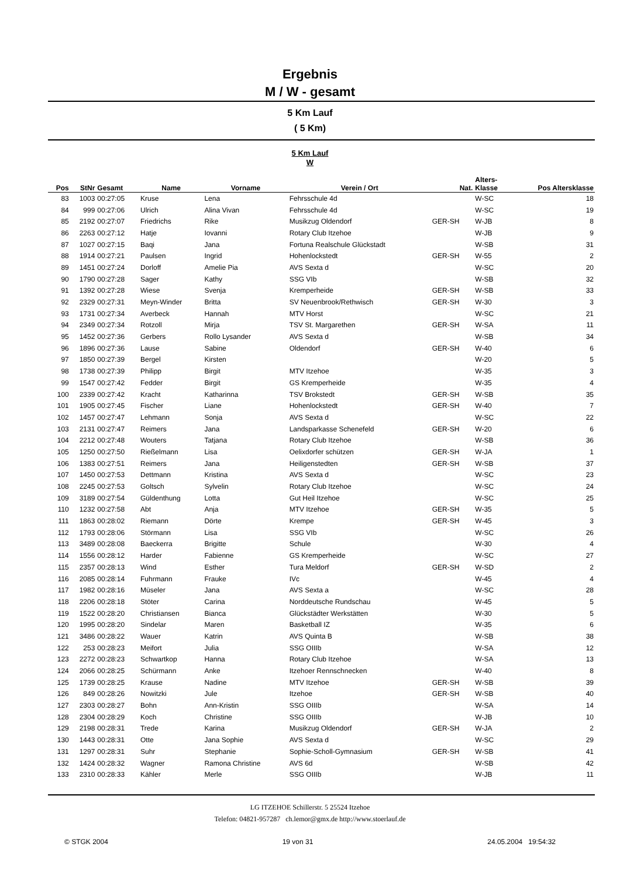Ergebnis
M / W - gesamt
5 Km Lauf
( 5 Km)
5 Km Lauf
W
| Pos | StNr | Gesamt | Name | Vorname | Verein / Ort | Nat. | Alters- Klasse | Pos Altersklasse |
| --- | --- | --- | --- | --- | --- | --- | --- | --- |
| 83 | 1003 | 00:27:05 | Kruse | Lena | Fehrsschule 4d | | W-SC | 18 |
| 84 | 999 | 00:27:06 | Ulrich | Alina Vivan | Fehrsschule 4d | | W-SC | 19 |
| 85 | 2192 | 00:27:07 | Friedrichs | Rike | Musikzug Oldendorf | GER-SH | W-JB | 8 |
| 86 | 2263 | 00:27:12 | Hatje | Iovanni | Rotary Club Itzehoe | | W-JB | 9 |
| 87 | 1027 | 00:27:15 | Baqi | Jana | Fortuna Realschule Glückstadt | | W-SB | 31 |
| 88 | 1914 | 00:27:21 | Paulsen | Ingrid | Hohenlockstedt | GER-SH | W-55 | 2 |
| 89 | 1451 | 00:27:24 | Dorloff | Amelie Pia | AVS Sexta d | | W-SC | 20 |
| 90 | 1790 | 00:27:28 | Sager | Kathy | SSG VIb | | W-SB | 32 |
| 91 | 1392 | 00:27:28 | Wiese | Svenja | Kremperheide | GER-SH | W-SB | 33 |
| 92 | 2329 | 00:27:31 | Meyn-Winder | Britta | SV Neuenbrook/Rethwisch | GER-SH | W-30 | 3 |
| 93 | 1731 | 00:27:34 | Averbeck | Hannah | MTV Horst | | W-SC | 21 |
| 94 | 2349 | 00:27:34 | Rotzoll | Mirja | TSV St. Margarethen | GER-SH | W-SA | 11 |
| 95 | 1452 | 00:27:36 | Gerbers | Rollo Lysander | AVS Sexta d | | W-SB | 34 |
| 96 | 1896 | 00:27:36 | Lause | Sabine | Oldendorf | GER-SH | W-40 | 6 |
| 97 | 1850 | 00:27:39 | Bergel | Kirsten | | | W-20 | 5 |
| 98 | 1738 | 00:27:39 | Philipp | Birgit | MTV Itzehoe | | W-35 | 3 |
| 99 | 1547 | 00:27:42 | Fedder | Birgit | GS Kremperheide | | W-35 | 4 |
| 100 | 2339 | 00:27:42 | Kracht | Katharinna | TSV Brokstedt | GER-SH | W-SB | 35 |
| 101 | 1905 | 00:27:45 | Fischer | Liane | Hohenlockstedt | GER-SH | W-40 | 7 |
| 102 | 1457 | 00:27:47 | Lehmann | Sonja | AVS Sexta d | | W-SC | 22 |
| 103 | 2131 | 00:27:47 | Reimers | Jana | Landsparkasse Schenefeld | GER-SH | W-20 | 6 |
| 104 | 2212 | 00:27:48 | Wouters | Tatjana | Rotary Club Itzehoe | | W-SB | 36 |
| 105 | 1250 | 00:27:50 | Rießelmann | Lisa | Oelixdorfer schützen | GER-SH | W-JA | 1 |
| 106 | 1383 | 00:27:51 | Reimers | Jana | Heiligenstedten | GER-SH | W-SB | 37 |
| 107 | 1450 | 00:27:53 | Dettmann | Kristina | AVS Sexta d | | W-SC | 23 |
| 108 | 2245 | 00:27:53 | Goltsch | Sylvelin | Rotary Club Itzehoe | | W-SC | 24 |
| 109 | 3189 | 00:27:54 | Güldenthung | Lotta | Gut Heil Itzehoe | | W-SC | 25 |
| 110 | 1232 | 00:27:58 | Abt | Anja | MTV Itzehoe | GER-SH | W-35 | 5 |
| 111 | 1863 | 00:28:02 | Riemann | Dörte | Krempe | GER-SH | W-45 | 3 |
| 112 | 1793 | 00:28:06 | Störmann | Lisa | SSG VIb | | W-SC | 26 |
| 113 | 3489 | 00:28:08 | Baeckerra | Brigitte | Schule | | W-30 | 4 |
| 114 | 1556 | 00:28:12 | Harder | Fabienne | GS Kremperheide | | W-SC | 27 |
| 115 | 2357 | 00:28:13 | Wind | Esther | Tura Meldorf | GER-SH | W-SD | 2 |
| 116 | 2085 | 00:28:14 | Fuhrmann | Frauke | IVc | | W-45 | 4 |
| 117 | 1982 | 00:28:16 | Müseler | Jana | AVS Sexta a | | W-SC | 28 |
| 118 | 2206 | 00:28:18 | Stöter | Carina | Norddeutsche Rundschau | | W-45 | 5 |
| 119 | 1522 | 00:28:20 | Christiansen | Bianca | Glückstädter Werkstätten | | W-30 | 5 |
| 120 | 1995 | 00:28:20 | Sindelar | Maren | Basketball IZ | | W-35 | 6 |
| 121 | 3486 | 00:28:22 | Wauer | Katrin | AVS Quinta B | | W-SB | 38 |
| 122 | 253 | 00:28:23 | Meifort | Julia | SSG OIIIb | | W-SA | 12 |
| 123 | 2272 | 00:28:23 | Schwartkop | Hanna | Rotary Club Itzehoe | | W-SA | 13 |
| 124 | 2066 | 00:28:25 | Schürmann | Anke | Itzehoer Rennschnecken | | W-40 | 8 |
| 125 | 1739 | 00:28:25 | Krause | Nadine | MTV Itzehoe | GER-SH | W-SB | 39 |
| 126 | 849 | 00:28:26 | Nowitzki | Jule | Itzehoe | GER-SH | W-SB | 40 |
| 127 | 2303 | 00:28:27 | Bohn | Ann-Kristin | SSG OIIIb | | W-SA | 14 |
| 128 | 2304 | 00:28:29 | Koch | Christine | SSG OIIIb | | W-JB | 10 |
| 129 | 2198 | 00:28:31 | Trede | Karina | Musikzug Oldendorf | GER-SH | W-JA | 2 |
| 130 | 1443 | 00:28:31 | Otte | Jana Sophie | AVS Sexta d | | W-SC | 29 |
| 131 | 1297 | 00:28:31 | Suhr | Stephanie | Sophie-Scholl-Gymnasium | GER-SH | W-SB | 41 |
| 132 | 1424 | 00:28:32 | Wagner | Ramona Christine | AVS 6d | | W-SB | 42 |
| 133 | 2310 | 00:28:33 | Kähler | Merle | SSG OIIIb | | W-JB | 11 |
LG ITZEHOE Schillerstr. 5 25524 Itzehoe
Telefon: 04821-957287 ch.lemor@gmx.de http://www.stoerlauf.de
© STGK 2004 19 von 31 24.05.2004 19:54:32